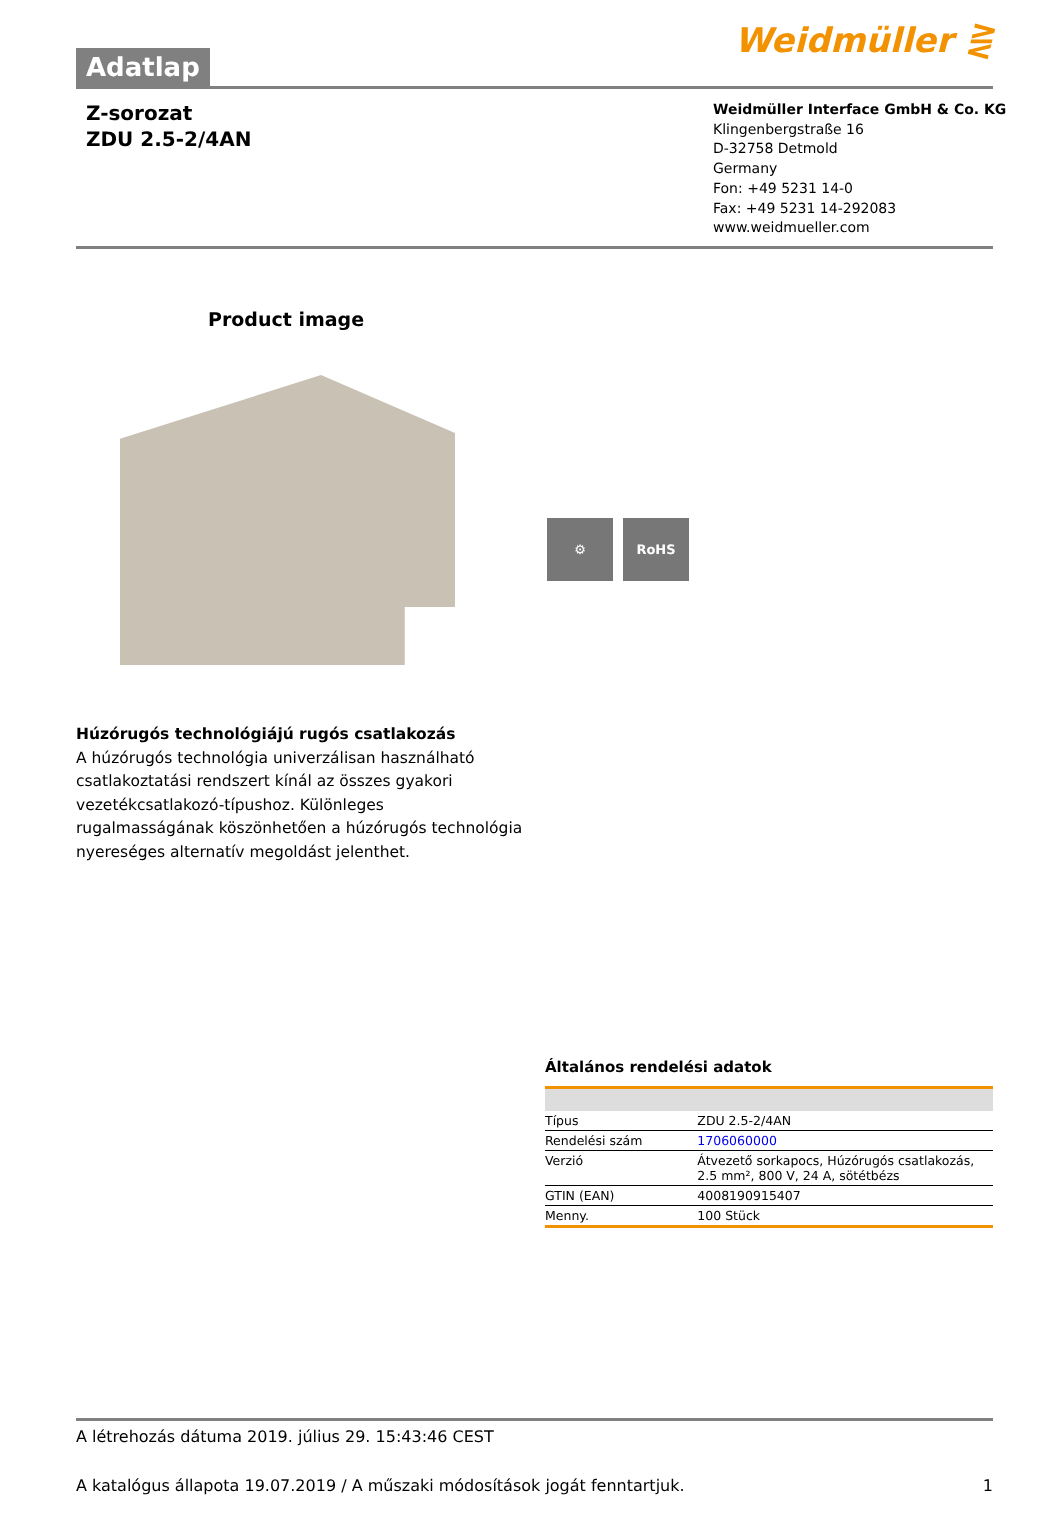Adatlap
Weidmüller ⋛
Z-sorozat
ZDU 2.5-2/4AN
Weidmüller Interface GmbH & Co. KG
Klingenbergstraße 16
D-32758 Detmold
Germany
Fon: +49 5231 14-0
Fax: +49 5231 14-292083
www.weidmueller.com
Product image
⚙ RoHS
Húzórugós technológiájú rugós csatlakozás
A húzórugós technológia univerzálisan használható csatlakoztatási rendszert kínál az összes gyakori vezetékcsatlakozó-típushoz. Különleges rugalmasságának köszönhetően a húzórugós technológia nyereséges alternatív megoldást jelenthet.
Általános rendelési adatok
| Típus | ZDU 2.5-2/4AN |
| Rendelési szám | 1706060000 |
| Verzió | Átvezető sorkapocs, Húzórugós csatlakozás, 2.5 mm², 800 V, 24 A, sötétbézs |
| GTIN (EAN) | 4008190915407 |
| Menny. | 100 Stück |
A létrehozás dátuma 2019. július 29. 15:43:46 CEST
A katalógus állapota 19.07.2019 / A műszaki módosítások jogát fenntartjuk. 1